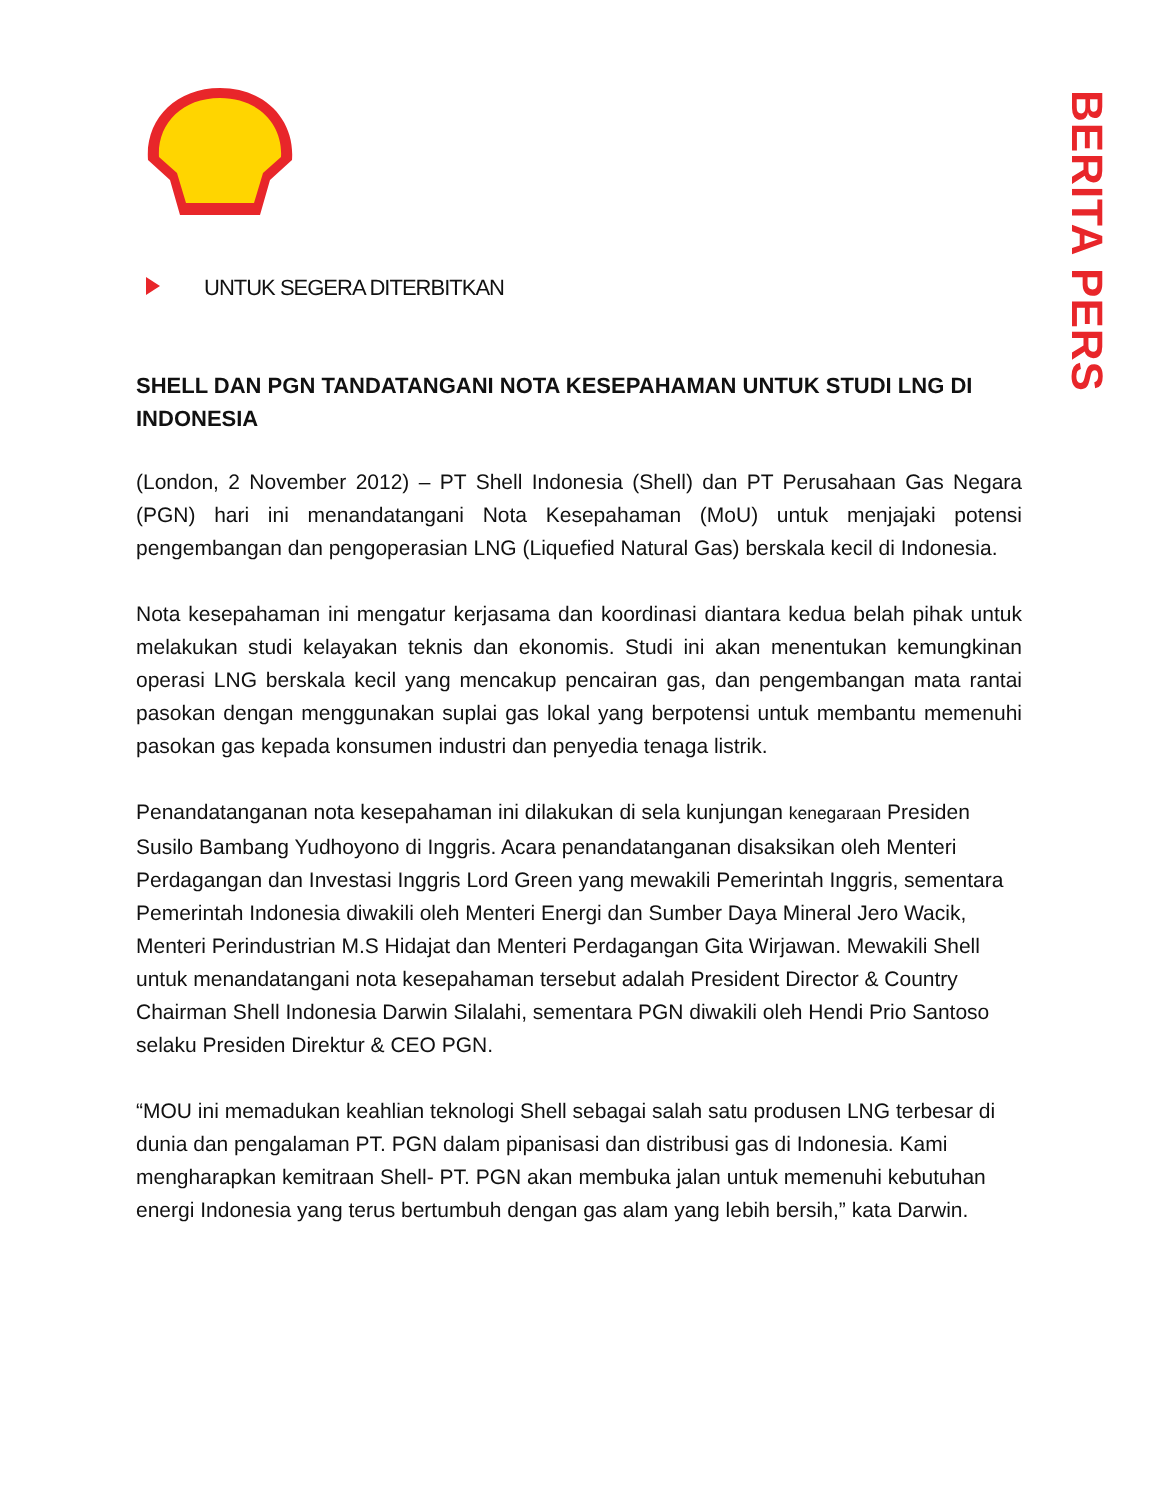BERITA PERS
UNTUK SEGERA DITERBITKAN
SHELL DAN PGN TANDATANGANI NOTA KESEPAHAMAN UNTUK STUDI LNG DI INDONESIA
(London, 2 November 2012) – PT Shell Indonesia (Shell) dan PT Perusahaan Gas Negara (PGN) hari ini menandatangani Nota Kesepahaman (MoU) untuk menjajaki potensi pengembangan dan pengoperasian LNG (Liquefied Natural Gas) berskala kecil di Indonesia.
Nota kesepahaman ini mengatur kerjasama dan koordinasi diantara kedua belah pihak untuk melakukan studi kelayakan teknis dan ekonomis. Studi ini akan menentukan kemungkinan operasi LNG berskala kecil yang mencakup pencairan gas, dan pengembangan mata rantai pasokan dengan menggunakan suplai gas lokal yang berpotensi untuk membantu memenuhi pasokan gas kepada konsumen industri dan penyedia tenaga listrik.
Penandatanganan nota kesepahaman ini dilakukan di sela kunjungan kenegaraan Presiden Susilo Bambang Yudhoyono di Inggris. Acara penandatanganan disaksikan oleh Menteri Perdagangan dan Investasi Inggris Lord Green yang mewakili Pemerintah Inggris, sementara Pemerintah Indonesia diwakili oleh Menteri Energi dan Sumber Daya Mineral Jero Wacik, Menteri Perindustrian M.S Hidajat dan Menteri Perdagangan Gita Wirjawan. Mewakili Shell untuk menandatangani nota kesepahaman tersebut adalah President Director & Country Chairman Shell Indonesia Darwin Silalahi, sementara PGN diwakili oleh Hendi Prio Santoso selaku Presiden Direktur & CEO PGN.
“MOU ini memadukan keahlian teknologi Shell sebagai salah satu produsen LNG terbesar di dunia dan pengalaman PT. PGN dalam pipanisasi dan distribusi gas di Indonesia. Kami mengharapkan kemitraan Shell- PT. PGN akan membuka jalan untuk memenuhi kebutuhan energi Indonesia yang terus bertumbuh dengan gas alam yang lebih bersih,” kata Darwin.